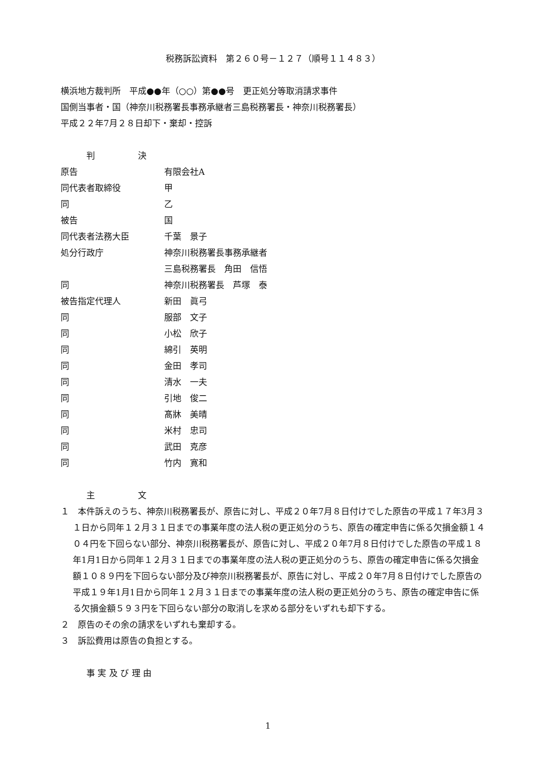税務訴訟資料　第２６０号－１２７（順号１１４８３）
横浜地方裁判所　平成●●年（○○）第●●号　更正処分等取消請求事件
国側当事者・国（神奈川税務署長事務承継者三島税務署長・神奈川税務署長）
平成２２年7月２８日却下・棄却・控訴
　　　判　　　　　決
| 原告 | 有限会社A |
| 同代表者取締役 | 甲 |
| 同 | 乙 |
| 被告 | 国 |
| 同代表者法務大臣 | 千葉 景子 |
| 処分行政庁 | 神奈川税務署長事務承継者 |
| | 三島税務署長 角田 信悟 |
| 同 | 神奈川税務署長 芦塚 泰 |
| 被告指定代理人 | 新田 眞弓 |
| 同 | 服部 文子 |
| 同 | 小松 欣子 |
| 同 | 綿引 英明 |
| 同 | 金田 孝司 |
| 同 | 清水 一夫 |
| 同 | 引地 俊二 |
| 同 | 髙牀 美晴 |
| 同 | 米村 忠司 |
| 同 | 武田 克彦 |
| 同 | 竹内 寛和 |
　　　主　　　　　文
１　本件訴えのうち、神奈川税務署長が、原告に対し、平成２０年7月８日付けでした原告の平成１７年3月３１日から同年１２月３１日までの事業年度の法人税の更正処分のうち、原告の確定申告に係る欠損金額１４０４円を下回らない部分、神奈川税務署長が、原告に対し、平成２０年7月８日付けでした原告の平成１８年1月1日から同年１２月３１日までの事業年度の法人税の更正処分のうち、原告の確定申告に係る欠損金額１０８９円を下回らない部分及び神奈川税務署長が、原告に対し、平成２０年7月８日付けでした原告の平成１９年1月1日から同年１２月３１日までの事業年度の法人税の更正処分のうち、原告の確定申告に係る欠損金額５９３円を下回らない部分の取消しを求める部分をいずれも却下する。
２　原告のその余の請求をいずれも棄却する。
３　訴訟費用は原告の負担とする。
　　　事 実 及 び 理 由
1